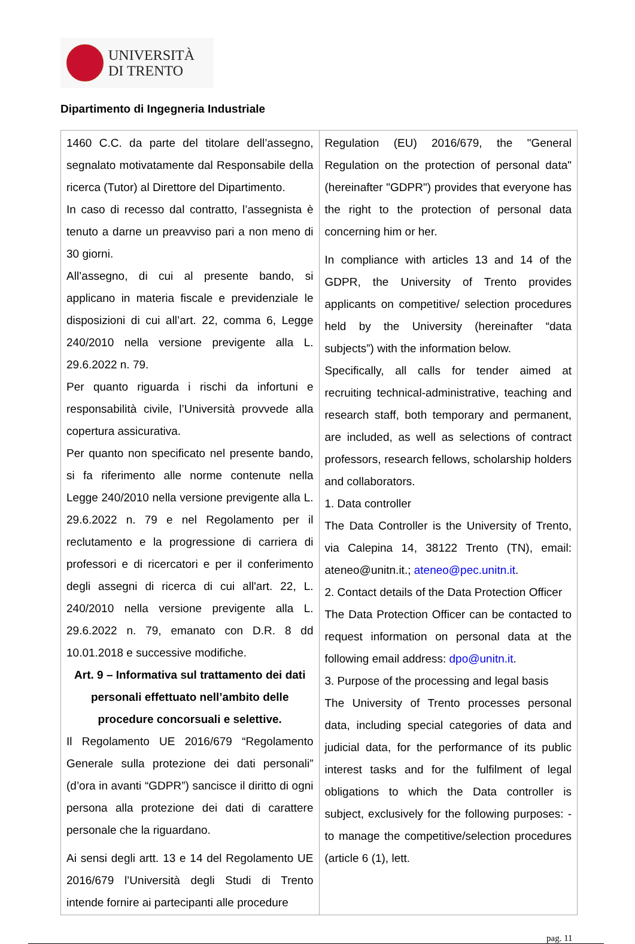UNIVERSITÀ
DI TRENTO
Dipartimento di Ingegneria Industriale
| 1460 C.C. da parte del titolare dell’assegno, segnalato motivatamente dal Responsabile della ricerca (Tutor) al Direttore del Dipartimento. In caso di recesso dal contratto, l’assegnista è tenuto a darne un preavviso pari a non meno di 30 giorni. All’assegno, di cui al presente bando, si applicano in materia fiscale e previdenziale le disposizioni di cui all’art. 22, comma 6, Legge 240/2010 nella versione previgente alla L. 29.6.2022 n. 79. Per quanto riguarda i rischi da infortuni e responsabilità civile, l’Università provvede alla copertura assicurativa. Per quanto non specificato nel presente bando, si fa riferimento alle norme contenute nella Legge 240/2010 nella versione previgente alla L. 29.6.2022 n. 79 e nel Regolamento per il reclutamento e la progressione di carriera di professori e di ricercatori e per il conferimento degli assegni di ricerca di cui all'art. 22, L. 240/2010 nella versione previgente alla L. 29.6.2022 n. 79, emanato con D.R. 8 dd 10.01.2018 e successive modifiche. Art. 9 – Informativa sul trattamento dei dati personali effettuato nell’ambito delle procedure concorsuali e selettive. Il Regolamento UE 2016/679 “Regolamento Generale sulla protezione dei dati personali” (d’ora in avanti “GDPR”) sancisce il diritto di ogni persona alla protezione dei dati di carattere personale che la riguardano. Ai sensi degli artt. 13 e 14 del Regolamento UE 2016/679 l’Università degli Studi di Trento intende fornire ai partecipanti alle procedure | Regulation (EU) 2016/679, the "General Regulation on the protection of personal data" (hereinafter "GDPR") provides that everyone has the right to the protection of personal data concerning him or her. In compliance with articles 13 and 14 of the GDPR, the University of Trento provides applicants on competitive/ selection procedures held by the University (hereinafter “data subjects”) with the information below. Specifically, all calls for tender aimed at recruiting technical-administrative, teaching and research staff, both temporary and permanent, are included, as well as selections of contract professors, research fellows, scholarship holders and collaborators. 1. Data controller The Data Controller is the University of Trento, via Calepina 14, 38122 Trento (TN), email: ateneo@unitn.it.; ateneo@pec.unitn.it . 2. Contact details of the Data Protection Officer The Data Protection Officer can be contacted to request information on personal data at the following email address: dpo@unitn.it . 3. Purpose of the processing and legal basis The University of Trento processes personal data, including special categories of data and judicial data, for the performance of its public interest tasks and for the fulfilment of legal obligations to which the Data controller is subject, exclusively for the following purposes: - to manage the competitive/selection procedures (article 6 (1), lett. |
pag. 11